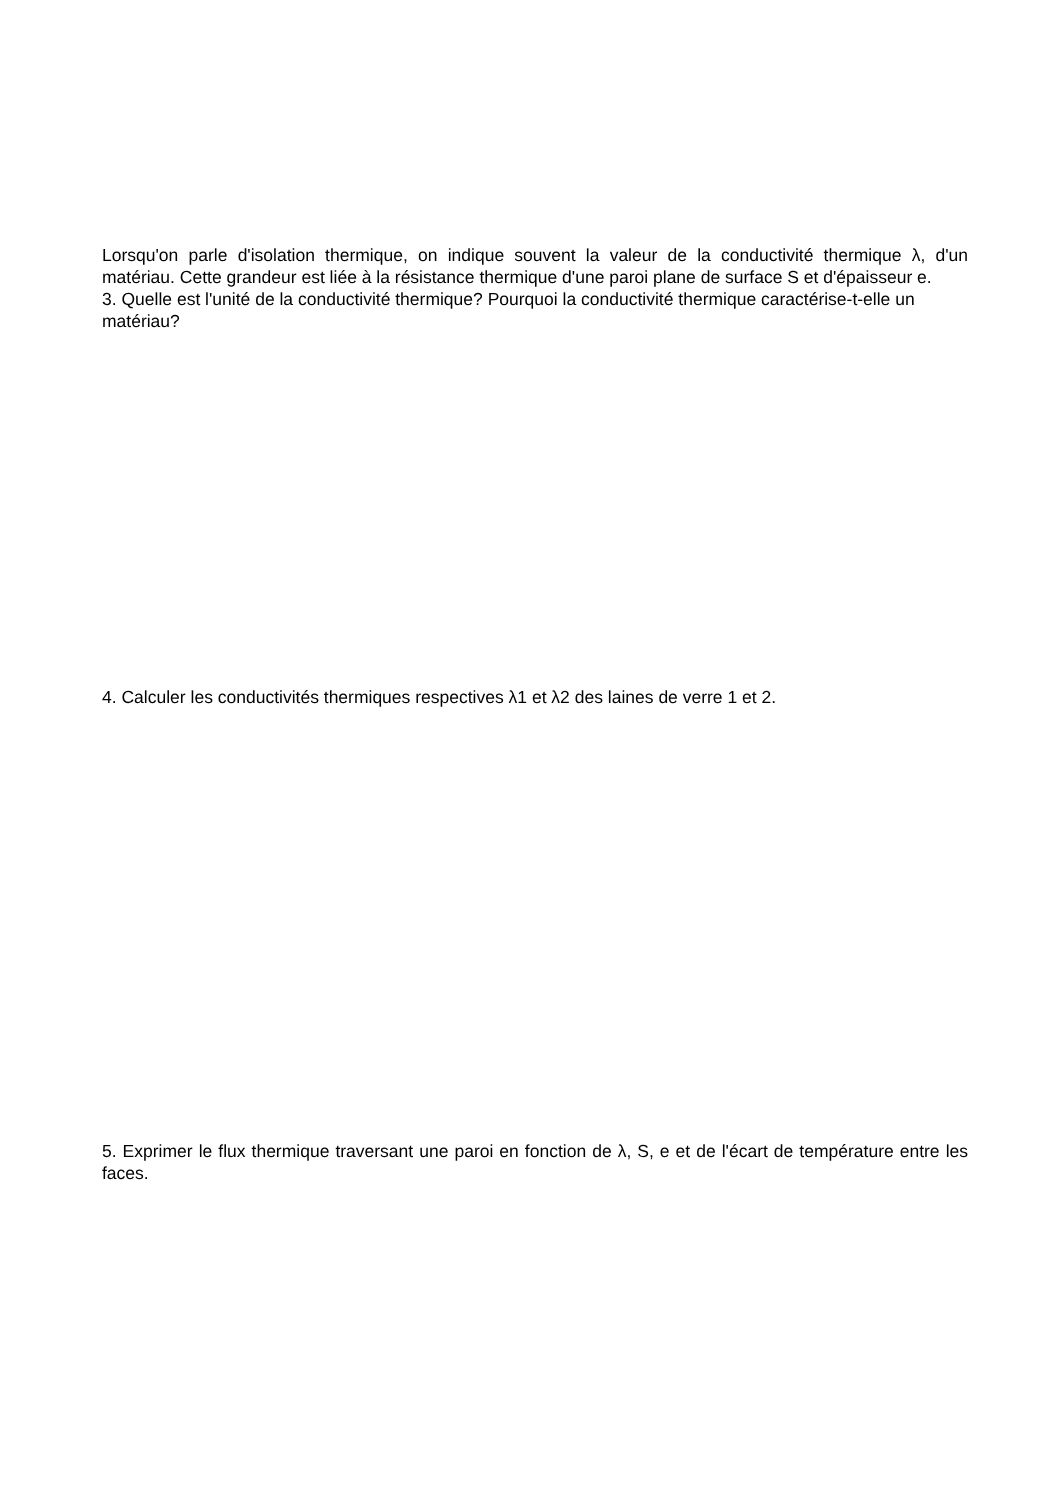Lorsqu'on parle d'isolation thermique, on indique souvent la valeur de la conductivité thermique λ, d'un matériau. Cette grandeur est liée à la résistance thermique d'une paroi plane de surface S et d'épaisseur e.
3. Quelle est l'unité de la conductivité thermique? Pourquoi la conductivité thermique caractérise-t-elle un matériau?
4. Calculer les conductivités thermiques respectives λ1 et λ2 des laines de verre 1 et 2.
5. Exprimer le flux thermique traversant une paroi en fonction de λ, S, e et de l'écart de température entre les faces.